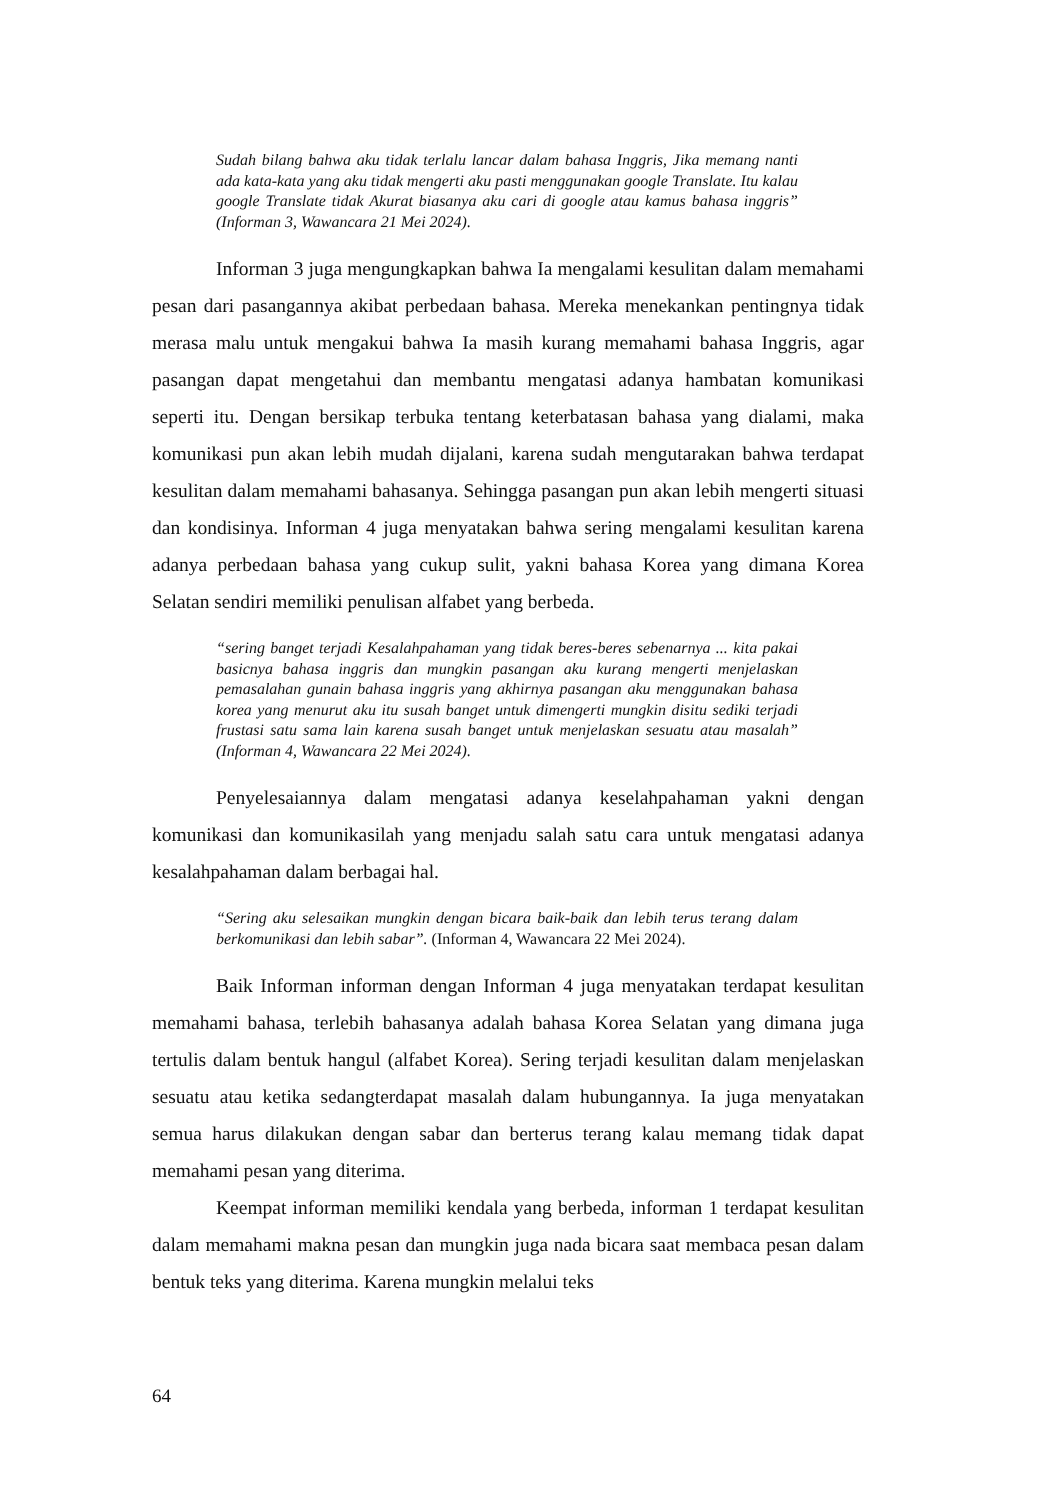Sudah bilang bahwa aku tidak terlalu lancar dalam bahasa Inggris, Jika memang nanti ada kata-kata yang aku tidak mengerti aku pasti menggunakan google Translate. Itu kalau google Translate tidak Akurat biasanya aku cari di google atau kamus bahasa inggris” (Informan 3, Wawancara 21 Mei 2024).
Informan 3 juga mengungkapkan bahwa Ia mengalami kesulitan dalam memahami pesan dari pasangannya akibat perbedaan bahasa. Mereka menekankan pentingnya tidak merasa malu untuk mengakui bahwa Ia masih kurang memahami bahasa Inggris, agar pasangan dapat mengetahui dan membantu mengatasi adanya hambatan komunikasi seperti itu. Dengan bersikap terbuka tentang keterbatasan bahasa yang dialami, maka komunikasi pun akan lebih mudah dijalani, karena sudah mengutarakan bahwa terdapat kesulitan dalam memahami bahasanya. Sehingga pasangan pun akan lebih mengerti situasi dan kondisinya. Informan 4 juga menyatakan bahwa sering mengalami kesulitan karena adanya perbedaan bahasa yang cukup sulit, yakni bahasa Korea yang dimana Korea Selatan sendiri memiliki penulisan alfabet yang berbeda.
“sering banget terjadi Kesalahpahaman yang tidak beres-beres sebenarnya ... kita pakai basicnya bahasa inggris dan mungkin pasangan aku kurang mengerti menjelaskan pemasalahan gunain bahasa inggris yang akhirnya pasangan aku menggunakan bahasa korea yang menurut aku itu susah banget untuk dimengerti mungkin disitu sediki terjadi frustasi satu sama lain karena susah banget untuk menjelaskan sesuatu atau masalah” (Informan 4, Wawancara 22 Mei 2024).
Penyelesaiannya dalam mengatasi adanya keselahpahaman yakni dengan komunikasi dan komunikasilah yang menjadu salah satu cara untuk mengatasi adanya kesalahpahaman dalam berbagai hal.
“Sering aku selesaikan mungkin dengan bicara baik-baik dan lebih terus terang dalam berkomunikasi dan lebih sabar”. (Informan 4, Wawancara 22 Mei 2024).
Baik Informan informan dengan Informan 4 juga menyatakan terdapat kesulitan memahami bahasa, terlebih bahasanya adalah bahasa Korea Selatan yang dimana juga tertulis dalam bentuk hangul (alfabet Korea). Sering terjadi kesulitan dalam menjelaskan sesuatu atau ketika sedangterdapat masalah dalam hubungannya. Ia juga menyatakan semua harus dilakukan dengan sabar dan berterus terang kalau memang tidak dapat memahami pesan yang diterima.
Keempat informan memiliki kendala yang berbeda, informan 1 terdapat kesulitan dalam memahami makna pesan dan mungkin juga nada bicara saat membaca pesan dalam bentuk teks yang diterima. Karena mungkin melalui teks
64